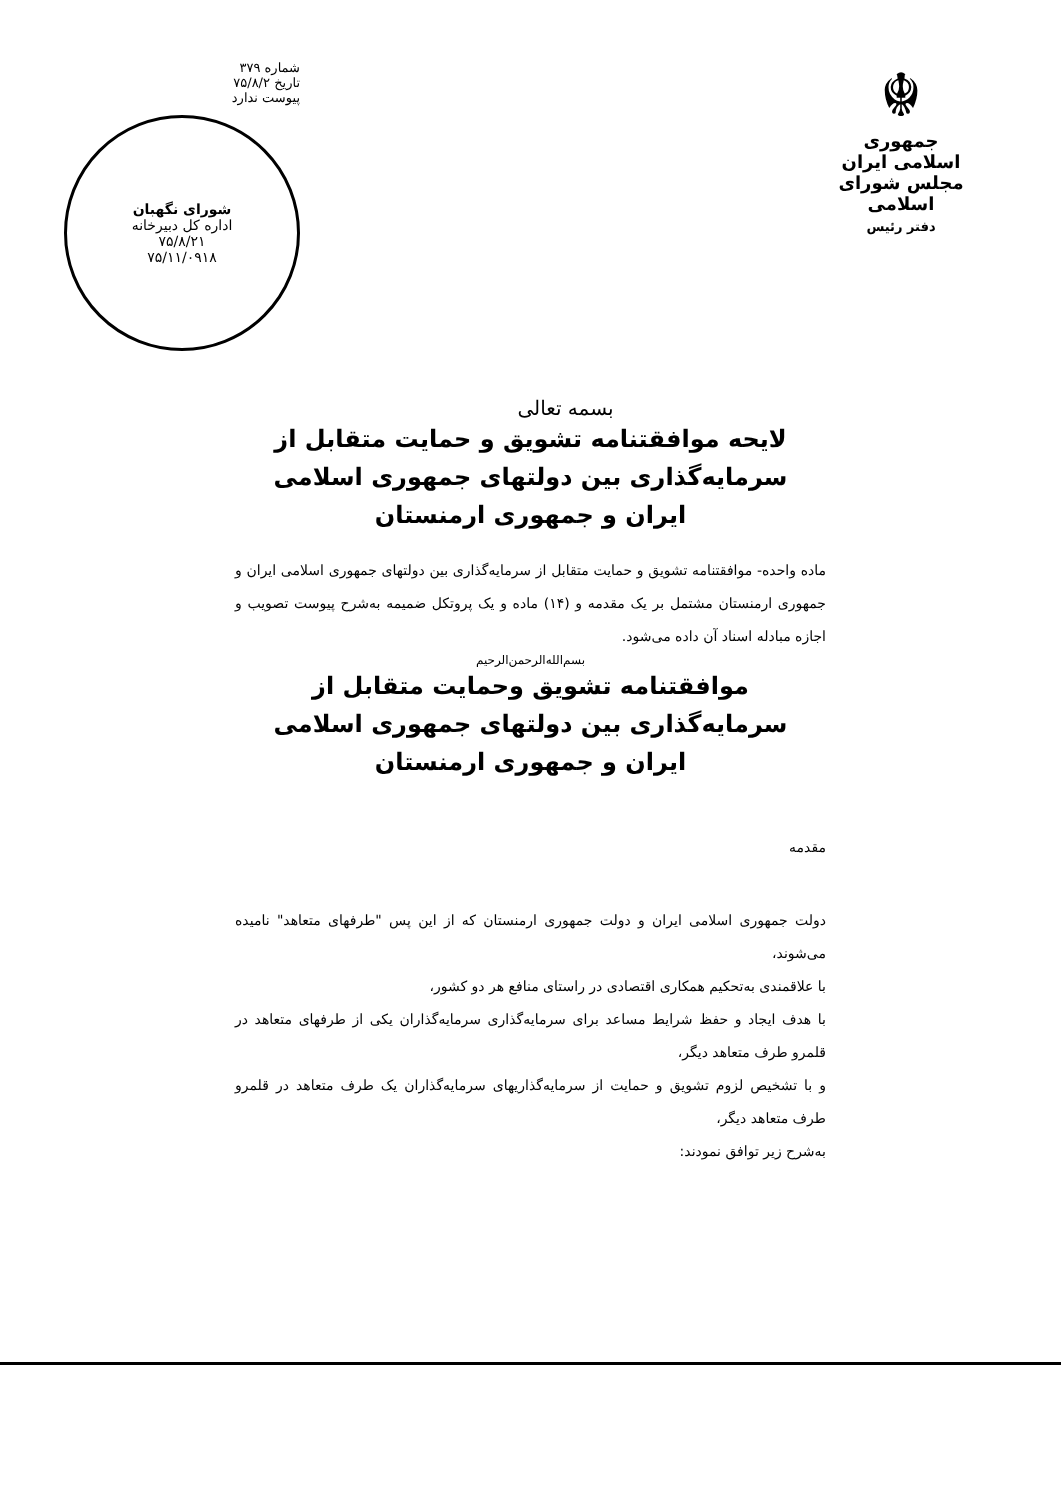☬
جمهوری اسلامی ایران
مجلس شورای اسلامی
دفتر رئیس
بسمه تعالی
شماره ۳۷۹
تاریخ ۷۵/۸/۲
پیوست ندارد
شورای نگهبان
اداره کل دبیرخانه
۷۵/۸/۲۱
۷۵/۱۱/۰۹۱۸
لایحه موافقتنامه تشویق و حمایت متقابل از
سرمایه‌گذاری بین دولتهای جمهوری اسلامی
ایران و جمهوری ارمنستان
ماده واحده- موافقتنامه تشویق و حمایت متقابل از سرمایه‌گذاری بین دولتهای جمهوری اسلامی ایران و جمهوری ارمنستان مشتمل بر یک مقدمه و (۱۴) ماده و یک پروتکل ضمیمه به‌شرح پیوست تصویب و اجازه مبادله اسناد آن داده می‌شود.
بسم‌الله‌الرحمن‌الرحیم
موافقتنامه تشویق وحمایت متقابل از
سرمایه‌گذاری بین دولتهای جمهوری اسلامی
ایران و جمهوری ارمنستان
مقدمه
دولت جمهوری اسلامی ایران و دولت جمهوری ارمنستان که از این پس "طرفهای متعاهد" نامیده می‌شوند،
با علاقمندی به‌تحکیم همکاری اقتصادی در راستای منافع هر دو کشور،
با هدف ایجاد و حفظ شرایط مساعد برای سرمایه‌گذاری سرمایه‌گذاران یکی از طرفهای متعاهد در قلمرو طرف متعاهد دیگر،
و با تشخیص لزوم تشویق و حمایت از سرمایه‌گذاریهای سرمایه‌گذاران یک طرف متعاهد در قلمرو طرف متعاهد دیگر،
به‌شرح زیر توافق نمودند: